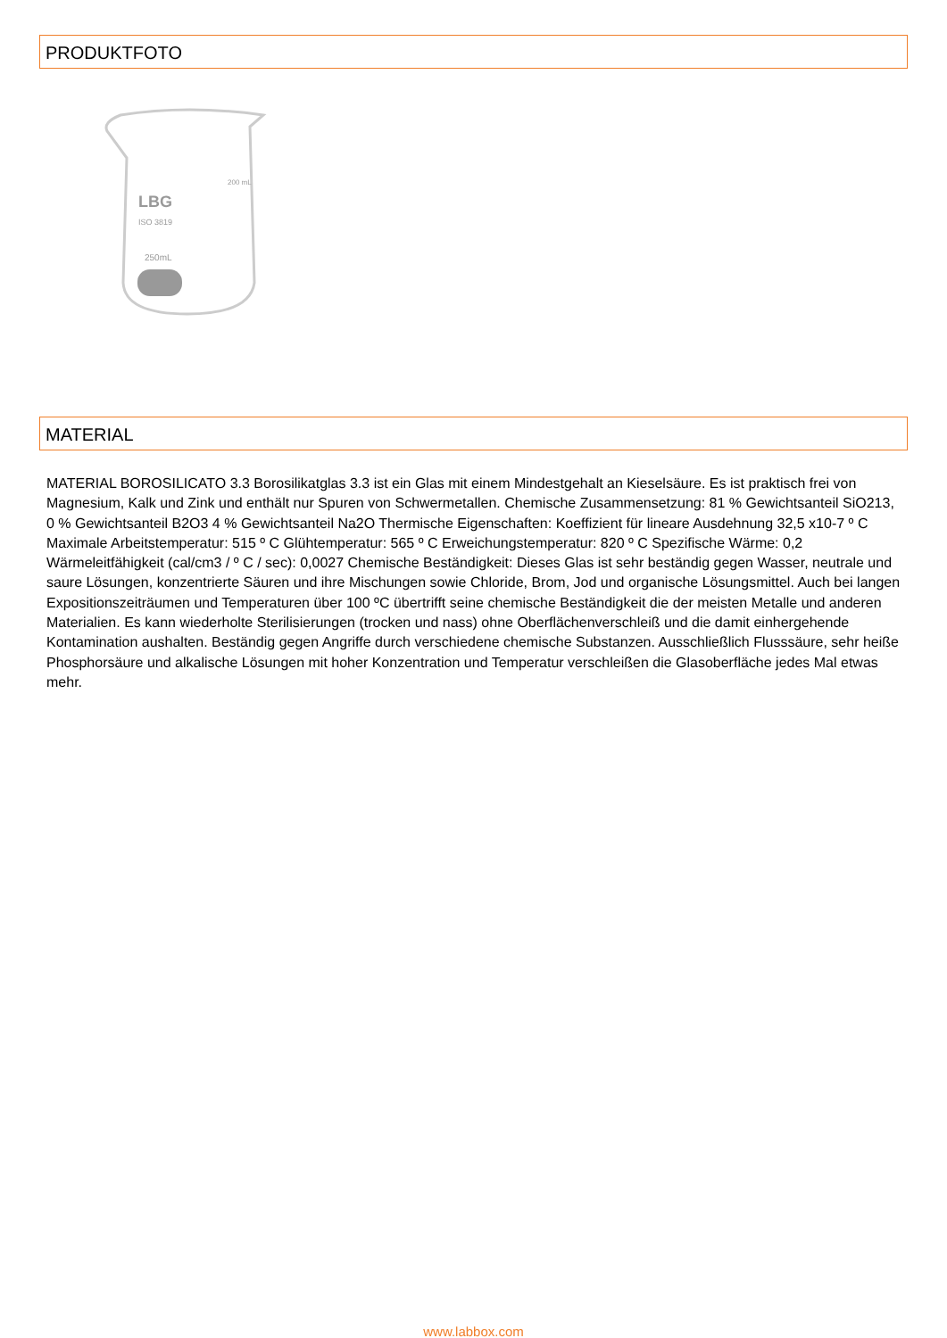PRODUKTFOTO
LBG
ISO 3819
250mL
200 mL
MATERIAL
MATERIAL BOROSILICATO 3.3 Borosilikatglas 3.3 ist ein Glas mit einem Mindestgehalt an Kieselsäure. Es ist praktisch frei von Magnesium, Kalk und Zink und enthält nur Spuren von Schwermetallen. Chemische Zusammensetzung: 81 % Gewichtsanteil SiO213, 0 % Gewichtsanteil B2O3 4 % Gewichtsanteil Na2O Thermische Eigenschaften: Koeffizient für lineare Ausdehnung 32,5 x10-7 º C Maximale Arbeitstemperatur: 515 º C Glühtemperatur: 565 º C Erweichungstemperatur: 820 º C Spezifische Wärme: 0,2 Wärmeleitfähigkeit (cal/cm3 / º C / sec): 0,0027 Chemische Beständigkeit: Dieses Glas ist sehr beständig gegen Wasser, neutrale und saure Lösungen, konzentrierte Säuren und ihre Mischungen sowie Chloride, Brom, Jod und organische Lösungsmittel. Auch bei langen Expositionszeiträumen und Temperaturen über 100 ºC übertrifft seine chemische Beständigkeit die der meisten Metalle und anderen Materialien. Es kann wiederholte Sterilisierungen (trocken und nass) ohne Oberflächenverschleiß und die damit einhergehende Kontamination aushalten. Beständig gegen Angriffe durch verschiedene chemische Substanzen. Ausschließlich Flusssäure, sehr heiße Phosphorsäure und alkalische Lösungen mit hoher Konzentration und Temperatur verschleißen die Glasoberfläche jedes Mal etwas mehr.
www.labbox.com